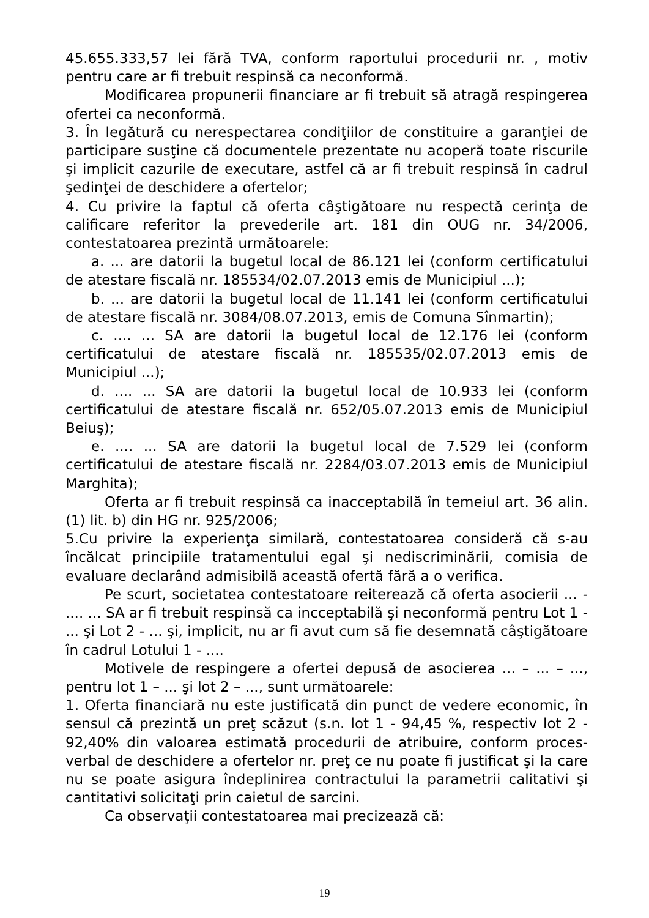45.655.333,57 lei fără TVA, conform raportului procedurii nr. , motiv pentru care ar fi trebuit respinsă ca neconformă.
Modificarea propunerii financiare ar fi trebuit să atragă respingerea ofertei ca neconformă.
3. În legătură cu nerespectarea condiţiilor de constituire a garanţiei de participare susţine că documentele prezentate nu acoperă toate riscurile şi implicit cazurile de executare, astfel că ar fi trebuit respinsă în cadrul şedinţei de deschidere a ofertelor;
4. Cu privire la faptul că oferta câştigătoare nu respectă cerinţa de calificare referitor la prevederile art. 181 din OUG nr. 34/2006, contestatoarea prezintă următoarele:
a. ... are datorii la bugetul local de 86.121 lei (conform certificatului de atestare fiscală nr. 185534/02.07.2013 emis de Municipiul ...);
b. ... are datorii la bugetul local de 11.141 lei (conform certificatului de atestare fiscală nr. 3084/08.07.2013, emis de Comuna Sînmartin);
c. .... ... SA are datorii la bugetul local de 12.176 lei (conform certificatului de atestare fiscală nr. 185535/02.07.2013 emis de Municipiul ...);
d. .... ... SA are datorii la bugetul local de 10.933 lei (conform certificatului de atestare fiscală nr. 652/05.07.2013 emis de Municipiul Beiuş);
e. .... ... SA are datorii la bugetul local de 7.529 lei (conform certificatului de atestare fiscală nr. 2284/03.07.2013 emis de Municipiul Marghita);
Oferta ar fi trebuit respinsă ca inacceptabilă în temeiul art. 36 alin. (1) lit. b) din HG nr. 925/2006;
5.Cu privire la experienţa similară, contestatoarea consideră că s-au încălcat principiile tratamentului egal şi nediscriminării, comisia de evaluare declarând admisibilă această ofertă fără a o verifica.
Pe scurt, societatea contestatoare reiterează că oferta asocierii ... - .... ... SA ar fi trebuit respinsă ca incceptabilă şi neconformă pentru Lot 1 - ... şi Lot 2 - ... şi, implicit, nu ar fi avut cum să fie desemnată câştigătoare în cadrul Lotului 1 - ....
Motivele de respingere a ofertei depusă de asocierea ... – ... – ..., pentru lot 1 – ... şi lot 2 – ..., sunt următoarele:
1. Oferta financiară nu este justificată din punct de vedere economic, în sensul că prezintă un preţ scăzut (s.n. lot 1 - 94,45 %, respectiv lot 2 - 92,40% din valoarea estimată procedurii de atribuire, conform proces-verbal de deschidere a ofertelor nr. preţ ce nu poate fi justificat şi la care nu se poate asigura îndeplinirea contractului la parametrii calitativi şi cantitativi solicitaţi prin caietul de sarcini.
Ca observaţii contestatoarea mai precizează că:
19